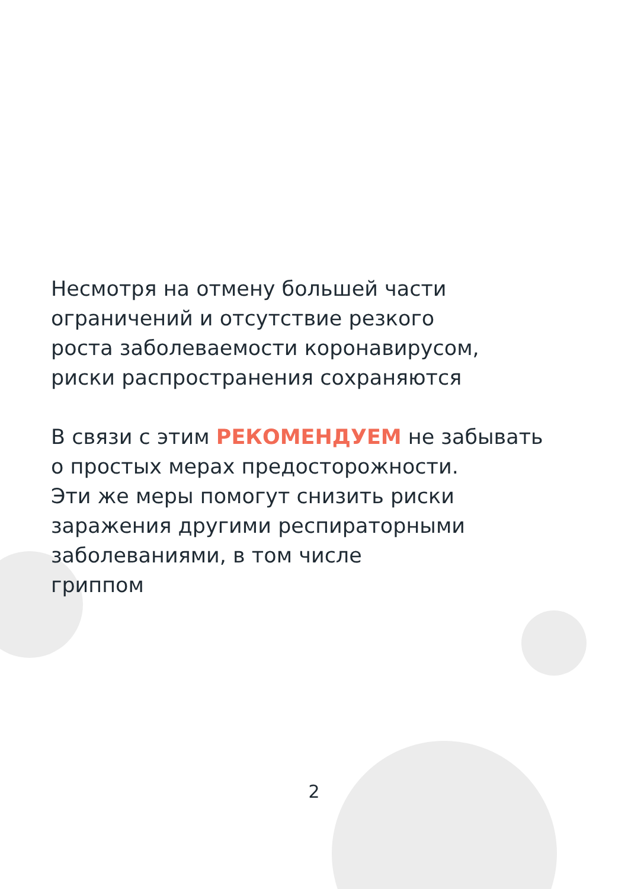Несмотря на отмену большей части
ограничений и отсутствие резкого
роста заболеваемости коронавирусом,
риски распространения сохраняются
В связи с этим РЕКОМЕНДУЕМ не забывать
о простых мерах предосторожности.
Эти же меры помогут снизить риски
заражения другими респираторными
заболеваниями, в том числе
гриппом
2